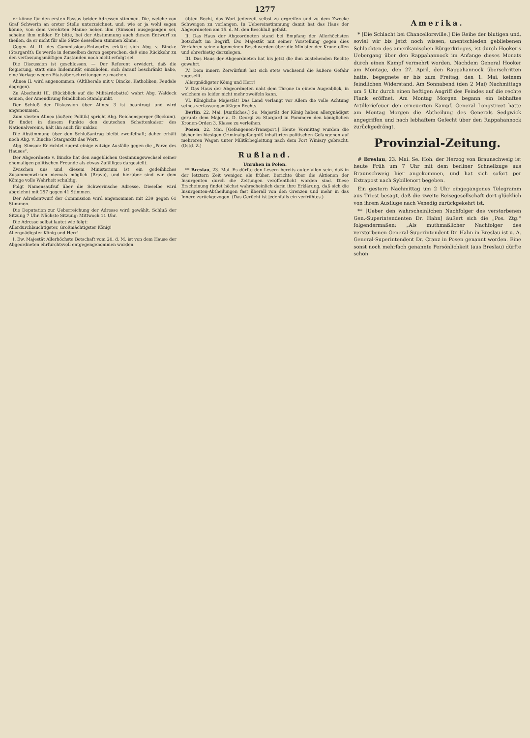1277
er könne für den ersten Passus beider Adressen stimmen. Die, welche von Graf Schwerin an erster Stelle unterzeichnet, und, wie er ja wohl sagen könne, von dem verehrten Manne neben ihm (Simson) ausgegangen sei, scheine ihm milder. Er bitte, bei der Abstimmung auch diesen Entwurf zu theilen, da er nicht für alle Sätze desselben stimmen könne.
Gegen Al. II. des Commissions-Entwurfes erklärt sich Abg. v. Bincke (Stargardt): Es werde in demselben davon gesprochen, daß eine Rückkehr zu den verfassungsmäßigen Zuständen noch nicht erfolgt sei.
Die Discussion ist geschlossen. — Der Referent erwidert, daß die Regierung, statt eine Indemnität einzuholen, sich darauf beschränkt habe, eine Vorlage wegen Etatsüberschreitungen zu machen.
Alinea II. wird angenommen. (Altliberale mit v. Bincke, Katholiken, Feudale dagegen).
Zu Abschnitt III. (Rückblick auf die Militärdebatte) wahrt Abg. Waldeck seinen, der Amendirung feindlichen Standpunkt.
Der Schluß der Diskussion über Alinea 3 ist beantragt und wird angenommen.
Zum vierten Alinea (äußere Politik) spricht Abg. Reichensperger (Beckum). Er findet in diesem Punkte den deutschen Schattenkaiser des Nationalvereins, hält ihn auch für unklar.
Die Abstimmung über den Schlußantrag bleibt zweifelhaft; daher erhält noch Abg. v. Bincke (Stargardt) das Wort.
Abg. Simson: Er richtet zuerst einige witzige Ausfälle gegen die „Parze des Hauses“.
Der Abgeordnete v. Bincke hat den angeblichen Gesinnungswechsel seiner ehemaligen politischen Freunde als etwas Zufälliges dargestellt.
Zwischen uns und diesem Ministerium ist ein gedeihliches Zusammenwirken niemals möglich (Bravo), und hierüber sind wir dem Könige volle Wahrheit schuldig.
Folgt Namensaufruf über die Schwerinsche Adresse. Dieselbe wird abgelehnt mit 257 gegen 41 Stimmen.
Der Adreßentwurf der Commission wird angenommen mit 239 gegen 61 Stimmen.
Die Deputation zur Ueberreichung der Adresse wird gewählt. Schluß der Sitzung 7 Uhr. Nächste Sitzung: Mittwoch 11 Uhr.
Die Adresse selbst lautet wie folgt:
Allerdurchlauchtigster, Großmächtigster König!
Allergnädigster König und Herr!
I. Ew. Majestät Allerhöchste Botschaft vom 20. d. M. ist von dem Hause der Abgeordneten ehrfurchtsvoll entgegengenommen worden.
übten Recht, das Wort jederzeit selbst zu ergreifen und zu dem Zwecke Schweigen zu verlangen. In Uebereinstimmung damit hat das Haus der Abgeordneten am 15. d. M. den Beschluß gefaßt.
II. Das Haus der Abgeordneten stand bei Empfang der Allerhöchsten Botschaft im Begriff, Ew. Majestät mit seiner Vorstellung gegen dies Verfahren seine allgemeinen Beschwerden über die Minister der Krone offen und ehrerbietig darzulegen.
III. Das Haus der Abgeordneten hat bis jetzt die ihm zustehenden Rechte gewahrt.
IV. Dem innern Zerwürfniß hat sich stets wachsend die äußere Gefahr zugesellt.
Allergnädigster König und Herr!
V. Das Haus der Abgeordneten naht dem Throne in einem Augenblick, in welchem es leider nicht mehr zweifeln kann.
VI. Königliche Majestät! Das Land verlangt vor Allem die volle Achtung seines verfassungsmäßigen Rechts.
Berlin, 22. Mai. [Amtliches.] Se. Majestät der König haben allergnädigst geruht: dem Major a. D. Georgi zu Stargard in Pommern den königlichen Kronen-Orden 3. Klasse zu verleihen.
Posen, 22. Mai. [Gefangenen-Transport.] Heute Vormittag wurden die bisher im hiesigen Criminalgefängniß inhaftirten politischen Gefangenen auf mehreren Wagen unter Militärbegleitung nach dem Fort Winiary gebracht. (Ostd. Z.)
Rußland.
Unruhen in Polen.
** Breslau, 23. Mai. Es dürfte den Lesern bereits aufgefallen sein, daß in der letztern Zeit weniger, als früher, Berichte über die Aktionen der Insurgenten durch die Zeitungen veröffentlicht worden sind. Diese Erscheinung findet höchst wahrscheinlich darin ihre Erklärung, daß sich die Insurgenten-Abtheilungen fast überall von den Grenzen und mehr in das Innere zurückgezogen. (Das Gerücht ist jedenfalls ein verfrühtes.)
Amerika.
* [Die Schlacht bei Chancellorsville.] Die Reihe der blutigen und, soviel wir bis jetzt noch wissen, unentschieden gebliebenen Schlachten des amerikanischen Bürgerkrieges, ist durch Hooker's Uebergang über den Rappahannock im Anfange dieses Monats durch einen Kampf vermehrt worden. Nachdem General Hooker am Montage, den 27. April, den Rappahannock überschritten hatte, begegnete er bis zum Freitag, den 1. Mai, keinem feindlichen Widerstand. Am Sonnabend (den 2 Mai) Nachmittags um 5 Uhr durch einen heftigen Angriff des Feindes auf die rechte Flank eröffnet. Am Montag Morgen begann ein lebhaftes Artilleriefeuer den erneuerten Kampf. General Longstreet hatte am Montag Morgen die Abtheilung des Generals Sedgwick angegriffen und nach lebhaftem Gefecht über den Rappahannock zurückgedrängt.
Provinzial-Zeitung.
# Breslau, 23. Mai. Se. Hoh. der Herzog von Braunschweig ist heute Früh um 7 Uhr mit dem berliner Schnellzuge aus Braunschweig hier angekommen, und hat sich sofort per Extrapost nach Sybillenort begeben.
Ein gestern Nachmittag um 2 Uhr eingegangenes Telegramm aus Triest besagt, daß die zweite Reisegesellschaft dort glücklich von ihrem Ausfluge nach Venedig zurückgekehrt ist.
** [Ueber den wahrscheinlichen Nachfolger des verstorbenen Gen.-Superintendenten Dr. Hahn] äußert sich die „Pos. Ztg.“ folgendermaßen: „Als muthmaßlicher Nachfolger des verstorbenen General-Superintendent Dr. Hahn in Breslau ist u. A. General-Superintendent Dr. Cranz in Posen genannt worden. Eine sonst noch mehrfach genannte Persönlichkeit (aus Breslau) dürfte schon